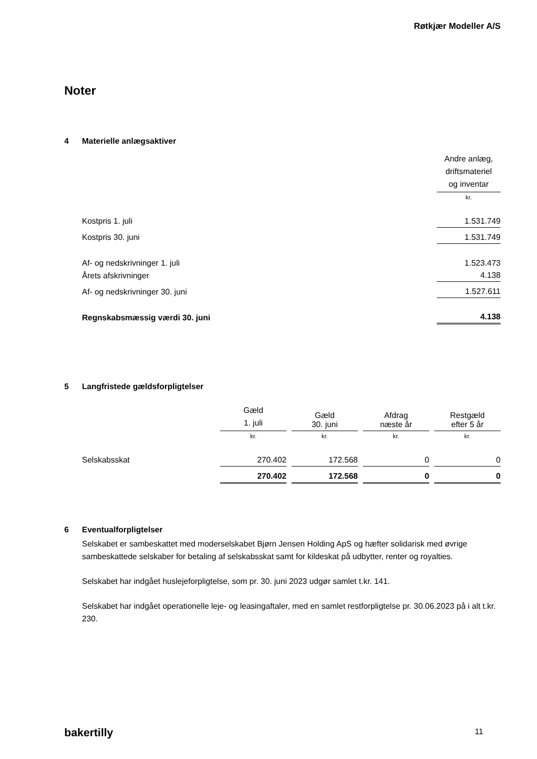Røtkjær Modeller A/S
Noter
4 Materielle anlægsaktiver
| | Andre anlæg, driftsmateriel og inventar |
| | kr. |
| Kostpris 1. juli | 1.531.749 |
| Kostpris 30. juni | 1.531.749 |
| Af- og nedskrivninger 1. juli | 1.523.473 |
| Årets afskrivninger | 4.138 |
| Af- og nedskrivninger 30. juni | 1.527.611 |
| Regnskabsmæssig værdi 30. juni | 4.138 |
5 Langfristede gældsforpligtelser
| | Gæld 1. juli | | Gæld 30. juni | | Afdrag næste år | | Restgæld efter 5 år |
| | kr. | | kr. | | kr. | | kr. |
| Selskabsskat | 270.402 | | 172.568 | | 0 | | 0 |
| | 270.402 | | 172.568 | | 0 | | 0 |
6 Eventualforpligtelser
Selskabet er sambeskattet med moderselskabet Bjørn Jensen Holding ApS og hæfter solidarisk med øvrige sambeskattede selskaber for betaling af selskabsskat samt for kildeskat på udbytter, renter og royalties.
Selskabet har indgået huslejeforpligtelse, som pr. 30. juni 2023 udgør samlet t.kr. 141.
Selskabet har indgået operationelle leje- og leasingaftaler, med en samlet restforpligtelse pr. 30.06.2023 på i alt t.kr. 230.
bakertilly 11